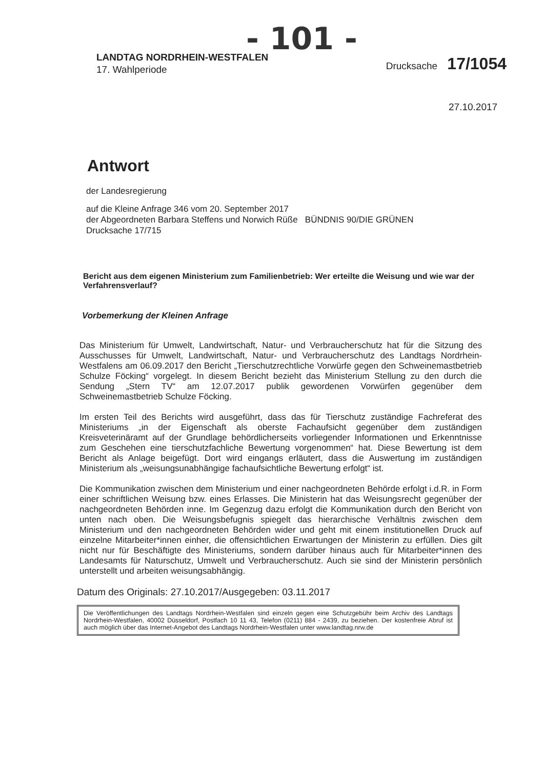- 101 -
LANDTAG NORDRHEIN-WESTFALEN
17. Wahlperiode
Drucksache 17/1054
27.10.2017
Antwort
der Landesregierung
auf die Kleine Anfrage 346 vom 20. September 2017
der Abgeordneten Barbara Steffens und Norwich Rüße BÜNDNIS 90/DIE GRÜNEN
Drucksache 17/715
Bericht aus dem eigenen Ministerium zum Familienbetrieb: Wer erteilte die Weisung und wie war der Verfahrensverlauf?
Vorbemerkung der Kleinen Anfrage
Das Ministerium für Umwelt, Landwirtschaft, Natur- und Verbraucherschutz hat für die Sitzung des Ausschusses für Umwelt, Landwirtschaft, Natur- und Verbraucherschutz des Landtags Nordrhein-Westfalens am 06.09.2017 den Bericht „Tierschutzrechtliche Vorwürfe gegen den Schweinemastbetrieb Schulze Föcking“ vorgelegt. In diesem Bericht bezieht das Ministerium Stellung zu den durch die Sendung „Stern TV“ am 12.07.2017 publik gewordenen Vorwürfen gegenüber dem Schweinemastbetrieb Schulze Föcking.
Im ersten Teil des Berichts wird ausgeführt, dass das für Tierschutz zuständige Fachreferat des Ministeriums „in der Eigenschaft als oberste Fachaufsicht gegenüber dem zuständigen Kreisveterinäramt auf der Grundlage behördlicherseits vorliegender Informationen und Erkenntnisse zum Geschehen eine tierschutzfachliche Bewertung vorgenommen“ hat. Diese Bewertung ist dem Bericht als Anlage beigefügt. Dort wird eingangs erläutert, dass die Auswertung im zuständigen Ministerium als „weisungsunabhängige fachaufsichtliche Bewertung erfolgt“ ist.
Die Kommunikation zwischen dem Ministerium und einer nachgeordneten Behörde erfolgt i.d.R. in Form einer schriftlichen Weisung bzw. eines Erlasses. Die Ministerin hat das Weisungsrecht gegenüber der nachgeordneten Behörden inne. Im Gegenzug dazu erfolgt die Kommunikation durch den Bericht von unten nach oben. Die Weisungsbefugnis spiegelt das hierarchische Verhältnis zwischen dem Ministerium und den nachgeordneten Behörden wider und geht mit einem institutionellen Druck auf einzelne Mitarbeiter*innen einher, die offensichtlichen Erwartungen der Ministerin zu erfüllen. Dies gilt nicht nur für Beschäftigte des Ministeriums, sondern darüber hinaus auch für Mitarbeiter*innen des Landesamts für Naturschutz, Umwelt und Verbraucherschutz. Auch sie sind der Ministerin persönlich unterstellt und arbeiten weisungsabhängig.
Datum des Originals: 27.10.2017/Ausgegeben: 03.11.2017
Die Veröffentlichungen des Landtags Nordrhein-Westfalen sind einzeln gegen eine Schutzgebühr beim Archiv des Landtags Nordrhein-Westfalen, 40002 Düsseldorf, Postfach 10 11 43, Telefon (0211) 884 - 2439, zu beziehen. Der kostenfreie Abruf ist auch möglich über das Internet-Angebot des Landtags Nordrhein-Westfalen unter www.landtag.nrw.de